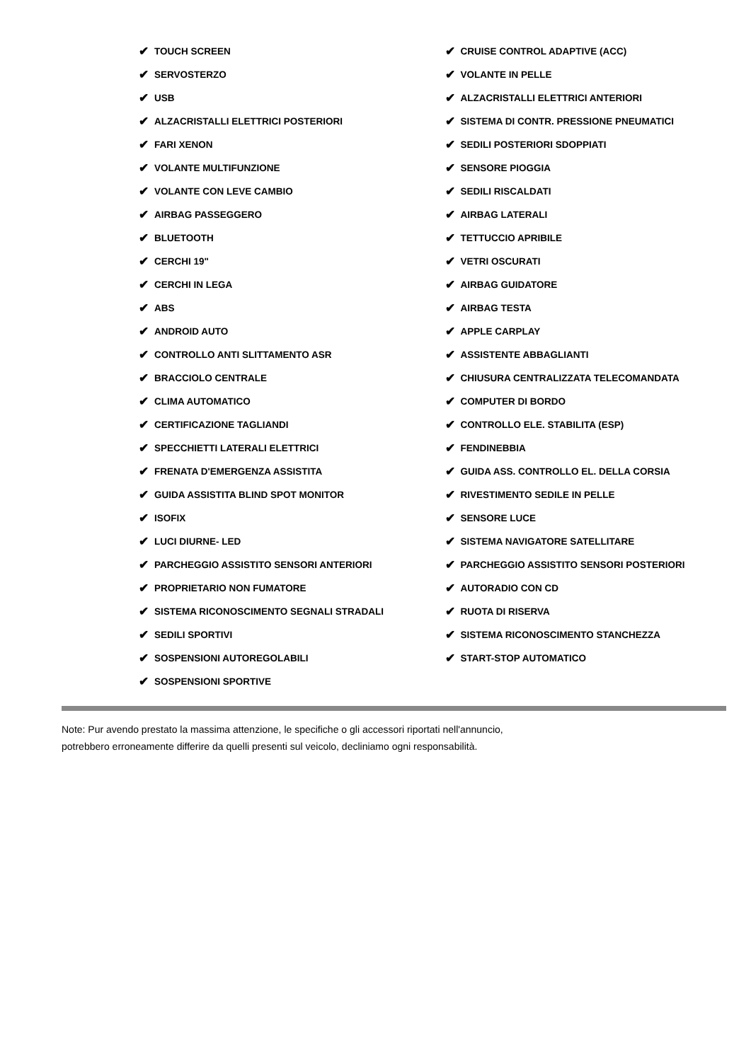✔ TOUCH SCREEN
✔ SERVOSTERZO
✔ USB
✔ ALZACRISTALLI ELETTRICI POSTERIORI
✔ FARI XENON
✔ VOLANTE MULTIFUNZIONE
✔ VOLANTE CON LEVE CAMBIO
✔ AIRBAG PASSEGGERO
✔ BLUETOOTH
✔ CERCHI 19"
✔ CERCHI IN LEGA
✔ ABS
✔ ANDROID AUTO
✔ CONTROLLO ANTI SLITTAMENTO ASR
✔ BRACCIOLO CENTRALE
✔ CLIMA AUTOMATICO
✔ CERTIFICAZIONE TAGLIANDI
✔ SPECCHIETTI LATERALI ELETTRICI
✔ FRENATA D'EMERGENZA ASSISTITA
✔ GUIDA ASSISTITA BLIND SPOT MONITOR
✔ ISOFIX
✔ LUCI DIURNE- LED
✔ PARCHEGGIO ASSISTITO SENSORI ANTERIORI
✔ PROPRIETARIO NON FUMATORE
✔ SISTEMA RICONOSCIMENTO SEGNALI STRADALI
✔ SEDILI SPORTIVI
✔ SOSPENSIONI AUTOREGOLABILI
✔ SOSPENSIONI SPORTIVE
✔ CRUISE CONTROL ADAPTIVE (ACC)
✔ VOLANTE IN PELLE
✔ ALZACRISTALLI ELETTRICI ANTERIORI
✔ SISTEMA DI CONTR. PRESSIONE PNEUMATICI
✔ SEDILI POSTERIORI SDOPPIATI
✔ SENSORE PIOGGIA
✔ SEDILI RISCALDATI
✔ AIRBAG LATERALI
✔ TETTUCCIO APRIBILE
✔ VETRI OSCURATI
✔ AIRBAG GUIDATORE
✔ AIRBAG TESTA
✔ APPLE CARPLAY
✔ ASSISTENTE ABBAGLIANTI
✔ CHIUSURA CENTRALIZZATA TELECOMANDATA
✔ COMPUTER DI BORDO
✔ CONTROLLO ELE. STABILITA (ESP)
✔ FENDINEBBIA
✔ GUIDA ASS. CONTROLLO EL. DELLA CORSIA
✔ RIVESTIMENTO SEDILE IN PELLE
✔ SENSORE LUCE
✔ SISTEMA NAVIGATORE SATELLITARE
✔ PARCHEGGIO ASSISTITO SENSORI POSTERIORI
✔ AUTORADIO CON CD
✔ RUOTA DI RISERVA
✔ SISTEMA RICONOSCIMENTO STANCHEZZA
✔ START-STOP AUTOMATICO
Note: Pur avendo prestato la massima attenzione, le specifiche o gli accessori riportati nell'annuncio,
potrebbero erroneamente differire da quelli presenti sul veicolo, decliniamo ogni responsabilità.